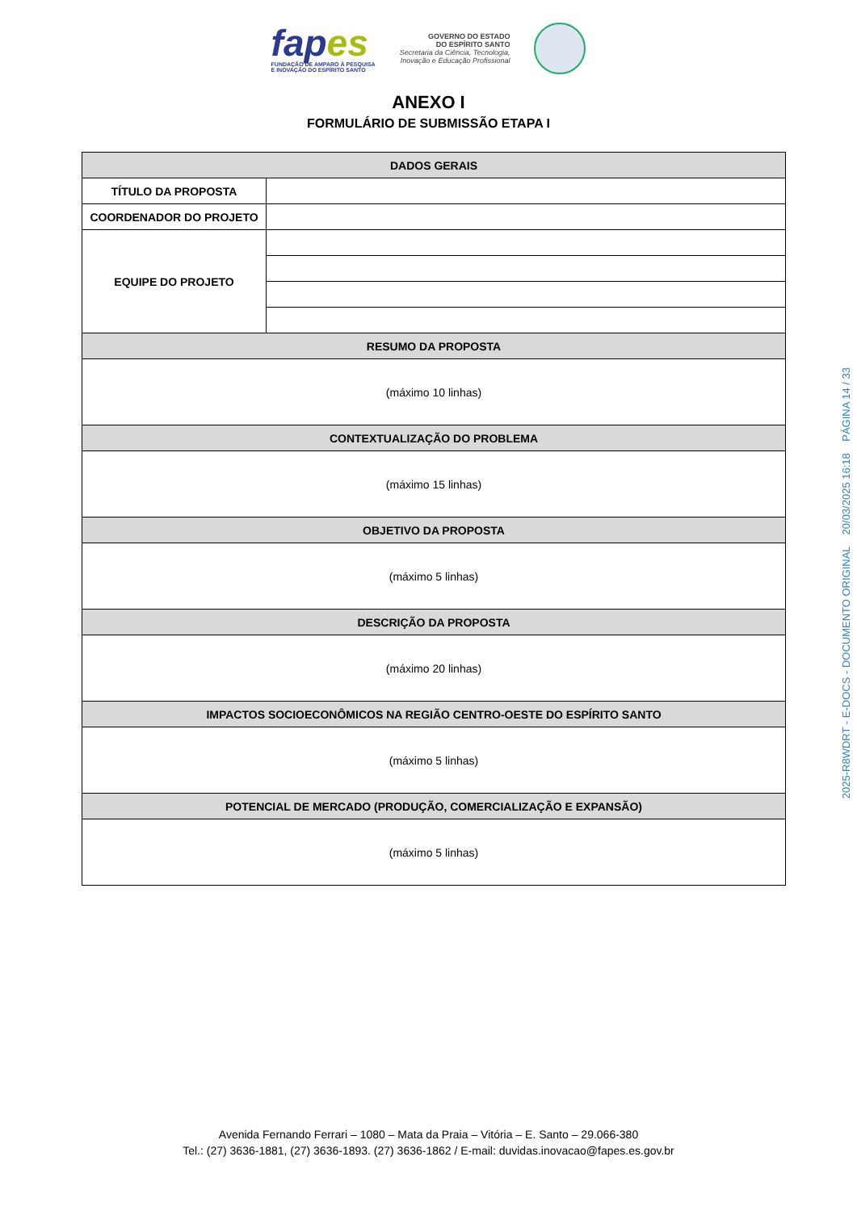fapes
FUNDAÇÃO DE AMPARO À PESQUISA
E INOVAÇÃO DO ESPÍRITO SANTO
GOVERNO DO ESTADO
DO ESPÍRITO SANTO
Secretaria da Ciência, Tecnologia,
Inovação e Educação Profissional
ANEXO I
FORMULÁRIO DE SUBMISSÃO ETAPA I
| DADOS GERAIS | |
| --- | --- |
| TÍTULO DA PROPOSTA | |
| COORDENADOR DO PROJETO | |
| EQUIPE DO PROJETO | |
| RESUMO DA PROPOSTA | |
| (máximo 10 linhas) | |
| CONTEXTUALIZAÇÃO DO PROBLEMA | |
| (máximo 15 linhas) | |
| OBJETIVO DA PROPOSTA | |
| (máximo 5 linhas) | |
| DESCRIÇÃO DA PROPOSTA | |
| (máximo 20 linhas) | |
| IMPACTOS SOCIOECONÔMICOS NA REGIÃO CENTRO-OESTE DO ESPÍRITO SANTO | |
| (máximo 5 linhas) | |
| POTENCIAL DE MERCADO (PRODUÇÃO, COMERCIALIZAÇÃO E EXPANSÃO) | |
| (máximo 5 linhas) | |
2025-R8WDRT - E-DOCS - DOCUMENTO ORIGINAL 20/03/2025 16:18 PÁGINA 14 / 33
Avenida Fernando Ferrari – 1080 – Mata da Praia – Vitória – E. Santo – 29.066-380
Tel.: (27) 3636-1881, (27) 3636-1893. (27) 3636-1862 / E-mail: duvidas.inovacao@fapes.es.gov.br